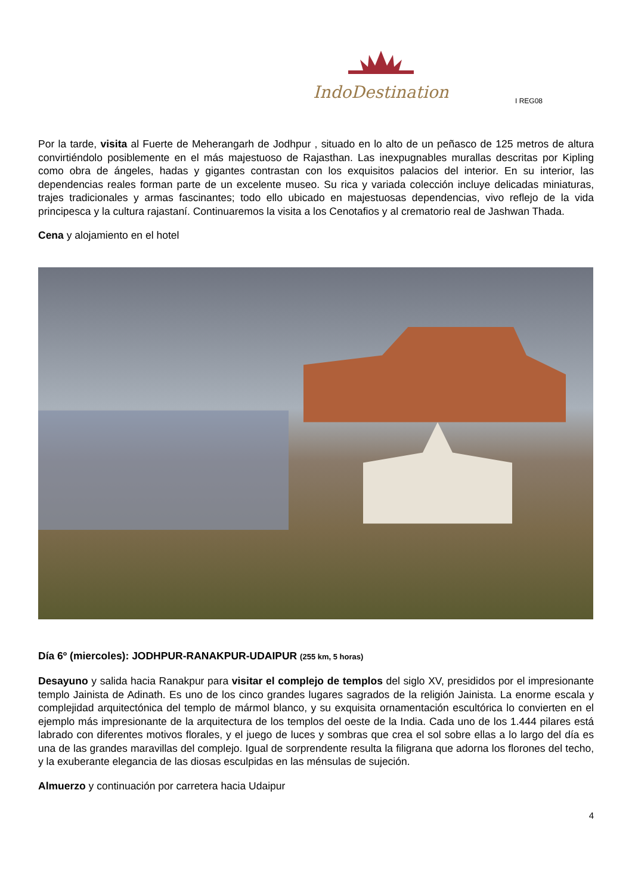IndoDestination
I REG08
Por la tarde, visita al Fuerte de Meherangarh de Jodhpur , situado en lo alto de un peñasco de 125 metros de altura convirtiéndolo posiblemente en el más majestuoso de Rajasthan. Las inexpugnables murallas descritas por Kipling como obra de ángeles, hadas y gigantes contrastan con los exquisitos palacios del interior. En su interior, las dependencias reales forman parte de un excelente museo. Su rica y variada colección incluye delicadas miniaturas, trajes tradicionales y armas fascinantes; todo ello ubicado en majestuosas dependencias, vivo reflejo de la vida principesca y la cultura rajastaní. Continuaremos la visita a los Cenotafios y al crematorio real de Jashwan Thada.
Cena y alojamiento en el hotel
Día 6º (miercoles): JODHPUR-RANAKPUR-UDAIPUR (255 km, 5 horas)
Desayuno y salida hacia Ranakpur para visitar el complejo de templos del siglo XV, presididos por el impresionante templo Jainista de Adinath. Es uno de los cinco grandes lugares sagrados de la religión Jainista. La enorme escala y complejidad arquitectónica del templo de mármol blanco, y su exquisita ornamentación escultórica lo convierten en el ejemplo más impresionante de la arquitectura de los templos del oeste de la India. Cada uno de los 1.444 pilares está labrado con diferentes motivos florales, y el juego de luces y sombras que crea el sol sobre ellas a lo largo del día es una de las grandes maravillas del complejo. Igual de sorprendente resulta la filigrana que adorna los florones del techo, y la exuberante elegancia de las diosas esculpidas en las ménsulas de sujeción.
Almuerzo y continuación por carretera hacia Udaipur
4